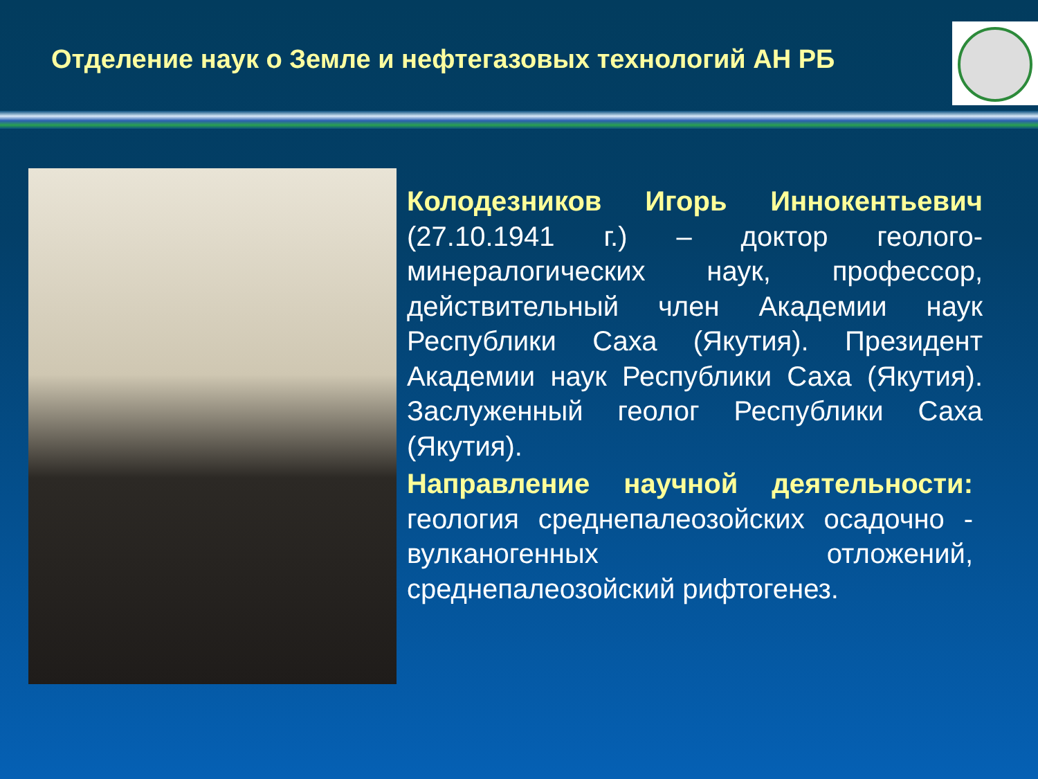Отделение наук о Земле и нефтегазовых технологий АН РБ
Колодезников Игорь Иннокентьевич (27.10.1941 г.) – доктор геолого-минералогических наук, профессор, действительный член Академии наук Республики Саха (Якутия). Президент Академии наук Республики Саха (Якутия). Заслуженный геолог Республики Саха (Якутия).
Направление научной деятельности: геология среднепалеозойских осадочно - вулканогенных отложений, среднепалеозойский рифтогенез.